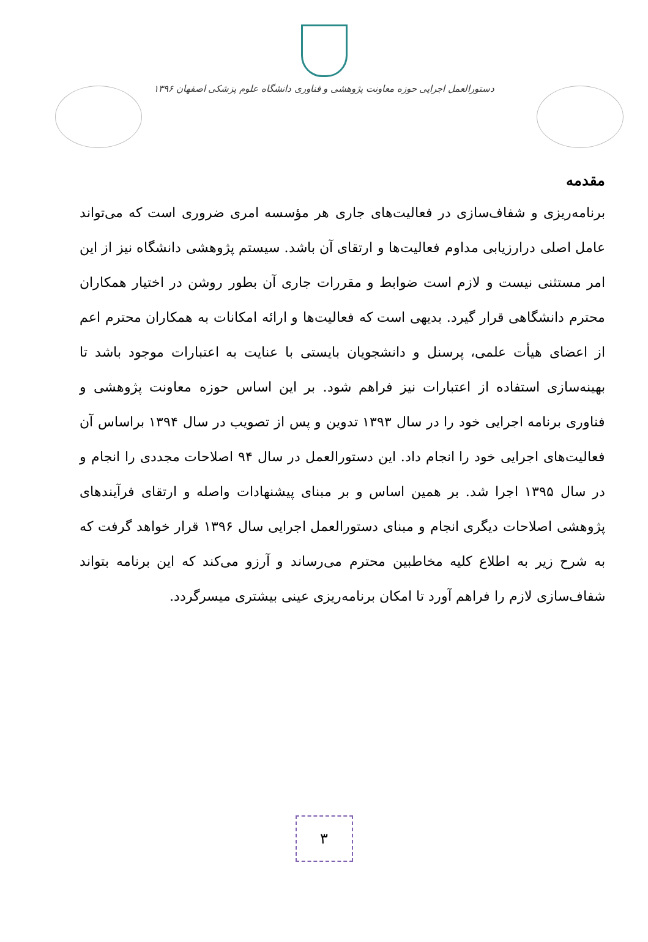دستورالعمل اجرایی حوزه معاونت پژوهشی و فناوری دانشگاه علوم پزشکی اصفهان ۱۳۹۶
مقدمه
برنامه‌ریزی و شفاف‌سازی در فعالیت‌های جاری هر مؤسسه امری ضروری است که می‌تواند عامل اصلی درارزیابی مداوم فعالیت‌ها و ارتقای آن باشد. سیستم پژوهشی دانشگاه نیز از این امر مستثنی نیست و لازم است ضوابط و مقررات جاری آن بطور روشن در اختیار همکاران محترم دانشگاهی قرار گیرد. بدیهی است که فعالیت‌ها و ارائه امکانات به همکاران محترم اعم از اعضای هیأت علمی، پرسنل و دانشجویان بایستی با عنایت به اعتبارات موجود باشد تا بهینه‌سازی استفاده از اعتبارات نیز فراهم شود. بر این اساس حوزه معاونت پژوهشی و فناوری برنامه اجرایی خود را در سال ۱۳۹۳ تدوین و پس از تصویب در سال ۱۳۹۴ براساس آن فعالیت‌های اجرایی خود را انجام داد. این دستورالعمل در سال ۹۴ اصلاحات مجددی را انجام و در سال ۱۳۹۵ اجرا شد. بر همین اساس و بر مبنای پیشنهادات واصله و ارتقای فرآیندهای پژوهشی اصلاحات دیگری انجام و مبنای دستورالعمل اجرایی سال ۱۳۹۶ قرار خواهد گرفت که به شرح زیر به اطلاع کلیه مخاطبین محترم می‌رساند و آرزو می‌کند که این برنامه بتواند شفاف‌سازی لازم را فراهم آورد تا امکان برنامه‌ریزی عینی بیشتری میسرگردد.
۳